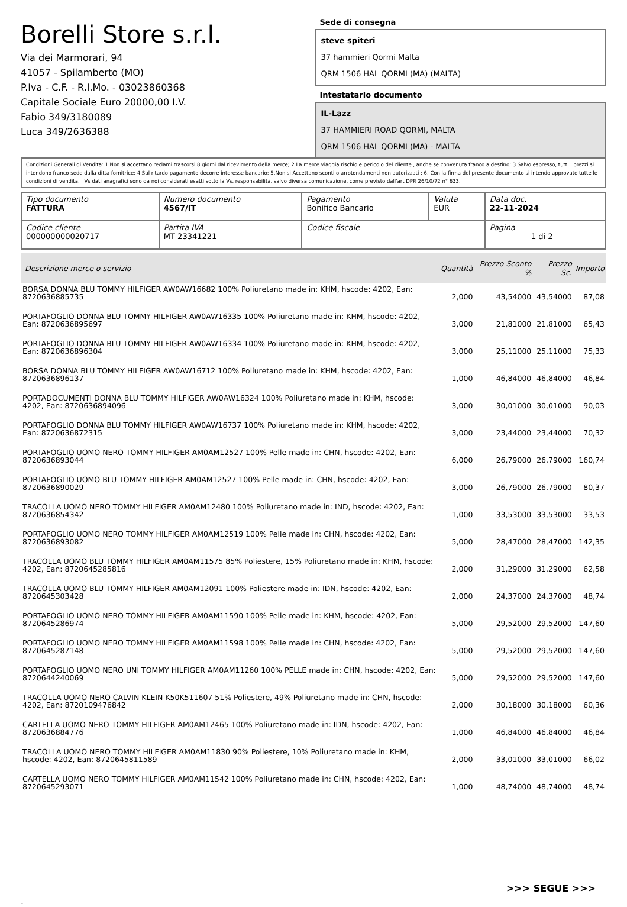Borelli Store s.r.l.
Via dei Marmorari, 94
41057 - Spilamberto (MO)
P.Iva - C.F. - R.I.Mo. - 03023860368
Capitale Sociale Euro 20000,00 I.V.
Fabio 349/3180089
Luca 349/2636388
Sede di consegna
steve spiteri
37 hammieri Qormi Malta
QRM 1506 HAL QORMI (MA) (MALTA)
Intestatario documento
IL-Lazz
37 HAMMIERI ROAD QORMI, MALTA
QRM 1506 HAL QORMI (MA) - MALTA
Condizioni Generali di Vendita: 1.Non si accettano reclami trascorsi 8 giorni dal ricevimento della merce; 2.La merce viaggia rischio e pericolo del cliente , anche se convenuta franco a destino; 3.Salvo espresso, tutti i prezzi si intendono franco sede dalla ditta fornitrice; 4.Sul ritardo pagamento decorre interesse bancario; 5.Non si Accettano sconti o arrotondamenti non autorizzati ; 6. Con la firma del presente documento si intendo approvate tutte le condizioni di vendita. I Vs dati anagrafici sono da noi considerati esatti sotto la Vs. responsabilità, salvo diversa comunicazione, come previsto dall'art DPR 26/10/72 n° 633.
| Tipo documento FATTURA | Numero documento 4567/IT | Pagamento Bonifico Bancario | Valuta EUR | Data doc. 22-11-2024 |
| Codice cliente 000000000020717 | Partita IVA MT 23341221 | Codice fiscale | | Pagina 1 di 2 |
| Descrizione merce o servizio | Quantità | Prezzo Sconto % | Prezzo Sc. | Importo |
| --- | --- | --- | --- | --- |
| BORSA DONNA BLU TOMMY HILFIGER AW0AW16682 100% Poliuretano made in: KHM, hscode: 4202, Ean: 8720636885735 | 2,000 | 43,54000 | 43,54000 | 87,08 |
| PORTAFOGLIO DONNA BLU TOMMY HILFIGER AW0AW16335 100% Poliuretano made in: KHM, hscode: 4202, Ean: 8720636895697 | 3,000 | 21,81000 | 21,81000 | 65,43 |
| PORTAFOGLIO DONNA BLU TOMMY HILFIGER AW0AW16334 100% Poliuretano made in: KHM, hscode: 4202, Ean: 8720636896304 | 3,000 | 25,11000 | 25,11000 | 75,33 |
| BORSA DONNA BLU TOMMY HILFIGER AW0AW16712 100% Poliuretano made in: KHM, hscode: 4202, Ean: 8720636896137 | 1,000 | 46,84000 | 46,84000 | 46,84 |
| PORTADOCUMENTI DONNA BLU TOMMY HILFIGER AW0AW16324 100% Poliuretano made in: KHM, hscode: 4202, Ean: 8720636894096 | 3,000 | 30,01000 | 30,01000 | 90,03 |
| PORTAFOGLIO DONNA BLU TOMMY HILFIGER AW0AW16737 100% Poliuretano made in: KHM, hscode: 4202, Ean: 8720636872315 | 3,000 | 23,44000 | 23,44000 | 70,32 |
| PORTAFOGLIO UOMO NERO TOMMY HILFIGER AM0AM12527 100% Pelle made in: CHN, hscode: 4202, Ean: 8720636893044 | 6,000 | 26,79000 | 26,79000 | 160,74 |
| PORTAFOGLIO UOMO BLU TOMMY HILFIGER AM0AM12527 100% Pelle made in: CHN, hscode: 4202, Ean: 8720636890029 | 3,000 | 26,79000 | 26,79000 | 80,37 |
| TRACOLLA UOMO NERO TOMMY HILFIGER AM0AM12480 100% Poliuretano made in: IND, hscode: 4202, Ean: 8720636854342 | 1,000 | 33,53000 | 33,53000 | 33,53 |
| PORTAFOGLIO UOMO NERO TOMMY HILFIGER AM0AM12519 100% Pelle made in: CHN, hscode: 4202, Ean: 8720636893082 | 5,000 | 28,47000 | 28,47000 | 142,35 |
| TRACOLLA UOMO BLU TOMMY HILFIGER AM0AM11575 85% Poliestere, 15% Poliuretano made in: KHM, hscode: 4202, Ean: 8720645285816 | 2,000 | 31,29000 | 31,29000 | 62,58 |
| TRACOLLA UOMO BLU TOMMY HILFIGER AM0AM12091 100% Poliestere made in: IDN, hscode: 4202, Ean: 8720645303428 | 2,000 | 24,37000 | 24,37000 | 48,74 |
| PORTAFOGLIO UOMO NERO TOMMY HILFIGER AM0AM11590 100% Pelle made in: KHM, hscode: 4202, Ean: 8720645286974 | 5,000 | 29,52000 | 29,52000 | 147,60 |
| PORTAFOGLIO UOMO NERO TOMMY HILFIGER AM0AM11598 100% Pelle made in: CHN, hscode: 4202, Ean: 8720645287148 | 5,000 | 29,52000 | 29,52000 | 147,60 |
| PORTAFOGLIO UOMO NERO UNI TOMMY HILFIGER AM0AM11260 100% PELLE made in: CHN, hscode: 4202, Ean: 8720644240069 | 5,000 | 29,52000 | 29,52000 | 147,60 |
| TRACOLLA UOMO NERO CALVIN KLEIN K50K511607 51% Poliestere, 49% Poliuretano made in: CHN, hscode: 4202, Ean: 8720109476842 | 2,000 | 30,18000 | 30,18000 | 60,36 |
| CARTELLA UOMO NERO TOMMY HILFIGER AM0AM12465 100% Poliuretano made in: IDN, hscode: 4202, Ean: 8720636884776 | 1,000 | 46,84000 | 46,84000 | 46,84 |
| TRACOLLA UOMO NERO TOMMY HILFIGER AM0AM11830 90% Poliestere, 10% Poliuretano made in: KHM, hscode: 4202, Ean: 8720645811589 | 2,000 | 33,01000 | 33,01000 | 66,02 |
| CARTELLA UOMO NERO TOMMY HILFIGER AM0AM11542 100% Poliuretano made in: CHN, hscode: 4202, Ean: 8720645293071 | 1,000 | 48,74000 | 48,74000 | 48,74 |
>>> SEGUE >>>
-